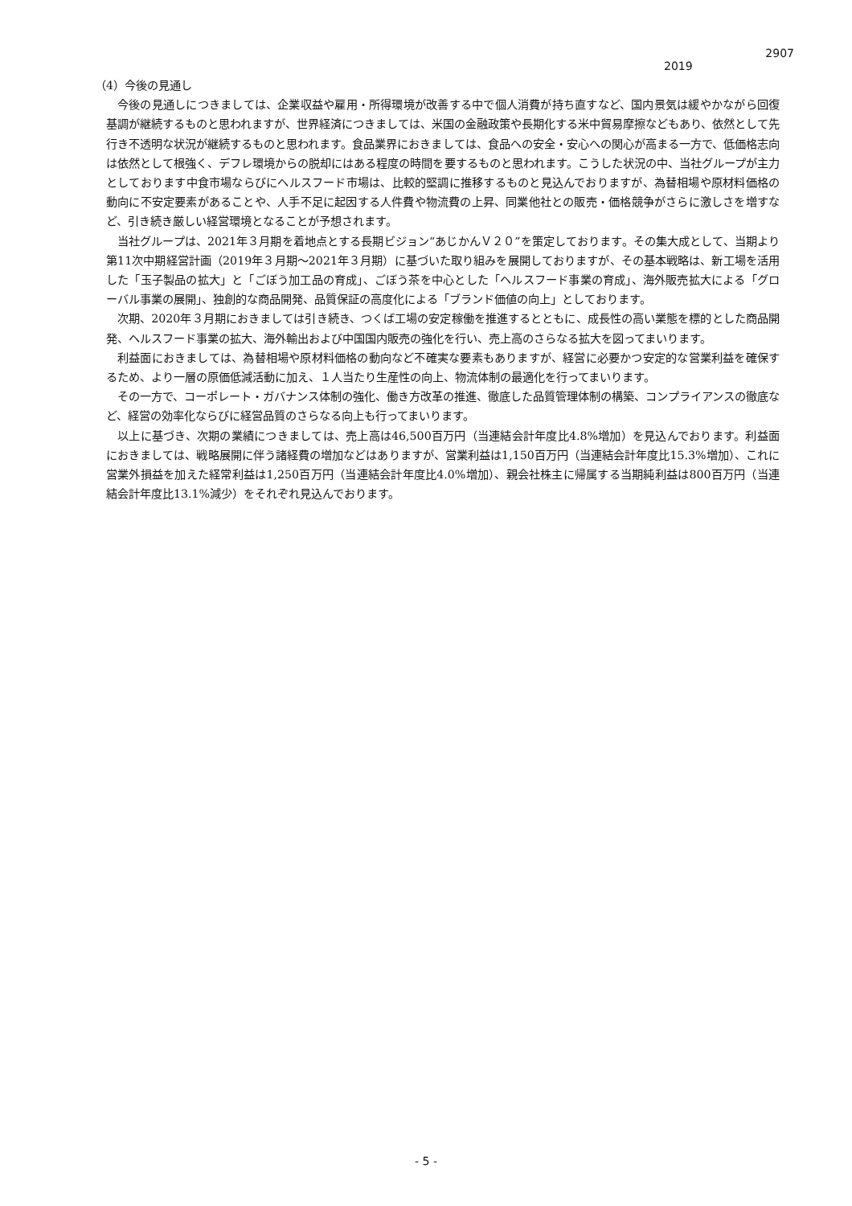2907
2019
（4）今後の見通し
今後の見通しにつきましては、企業収益や雇用・所得環境が改善する中で個人消費が持ち直すなど、国内景気は緩やかながら回復基調が継続するものと思われますが、世界経済につきましては、米国の金融政策や長期化する米中貿易摩擦などもあり、依然として先行き不透明な状況が継続するものと思われます。食品業界におきましては、食品への安全・安心への関心が高まる一方で、低価格志向は依然として根強く、デフレ環境からの脱却にはある程度の時間を要するものと思われます。こうした状況の中、当社グループが主力としております中食市場ならびにヘルスフード市場は、比較的堅調に推移するものと見込んでおりますが、為替相場や原材料価格の動向に不安定要素があることや、人手不足に起因する人件費や物流費の上昇、同業他社との販売・価格競争がさらに激しさを増すなど、引き続き厳しい経営環境となることが予想されます。
当社グループは、2021年３月期を着地点とする長期ビジョン“あじかんＶ２０”を策定しております。その集大成として、当期より第11次中期経営計画（2019年３月期～2021年３月期）に基づいた取り組みを展開しておりますが、その基本戦略は、新工場を活用した「玉子製品の拡大」と「ごぼう加工品の育成」、ごぼう茶を中心とした「ヘルスフード事業の育成」、海外販売拡大による「グローバル事業の展開」、独創的な商品開発、品質保証の高度化による「ブランド価値の向上」としております。
次期、2020年３月期におきましては引き続き、つくば工場の安定稼働を推進するとともに、成長性の高い業態を標的とした商品開発、ヘルスフード事業の拡大、海外輸出および中国国内販売の強化を行い、売上高のさらなる拡大を図ってまいります。
利益面におきましては、為替相場や原材料価格の動向など不確実な要素もありますが、経営に必要かつ安定的な営業利益を確保するため、より一層の原価低減活動に加え、１人当たり生産性の向上、物流体制の最適化を行ってまいります。
その一方で、コーポレート・ガバナンス体制の強化、働き方改革の推進、徹底した品質管理体制の構築、コンプライアンスの徹底など、経営の効率化ならびに経営品質のさらなる向上も行ってまいります。
以上に基づき、次期の業績につきましては、売上高は46,500百万円（当連結会計年度比4.8%増加）を見込んでおります。利益面におきましては、戦略展開に伴う諸経費の増加などはありますが、営業利益は1,150百万円（当連結会計年度比15.3%増加）、これに営業外損益を加えた経常利益は1,250百万円（当連結会計年度比4.0%増加）、親会社株主に帰属する当期純利益は800百万円（当連結会計年度比13.1%減少）をそれぞれ見込んでおります。
- 5 -